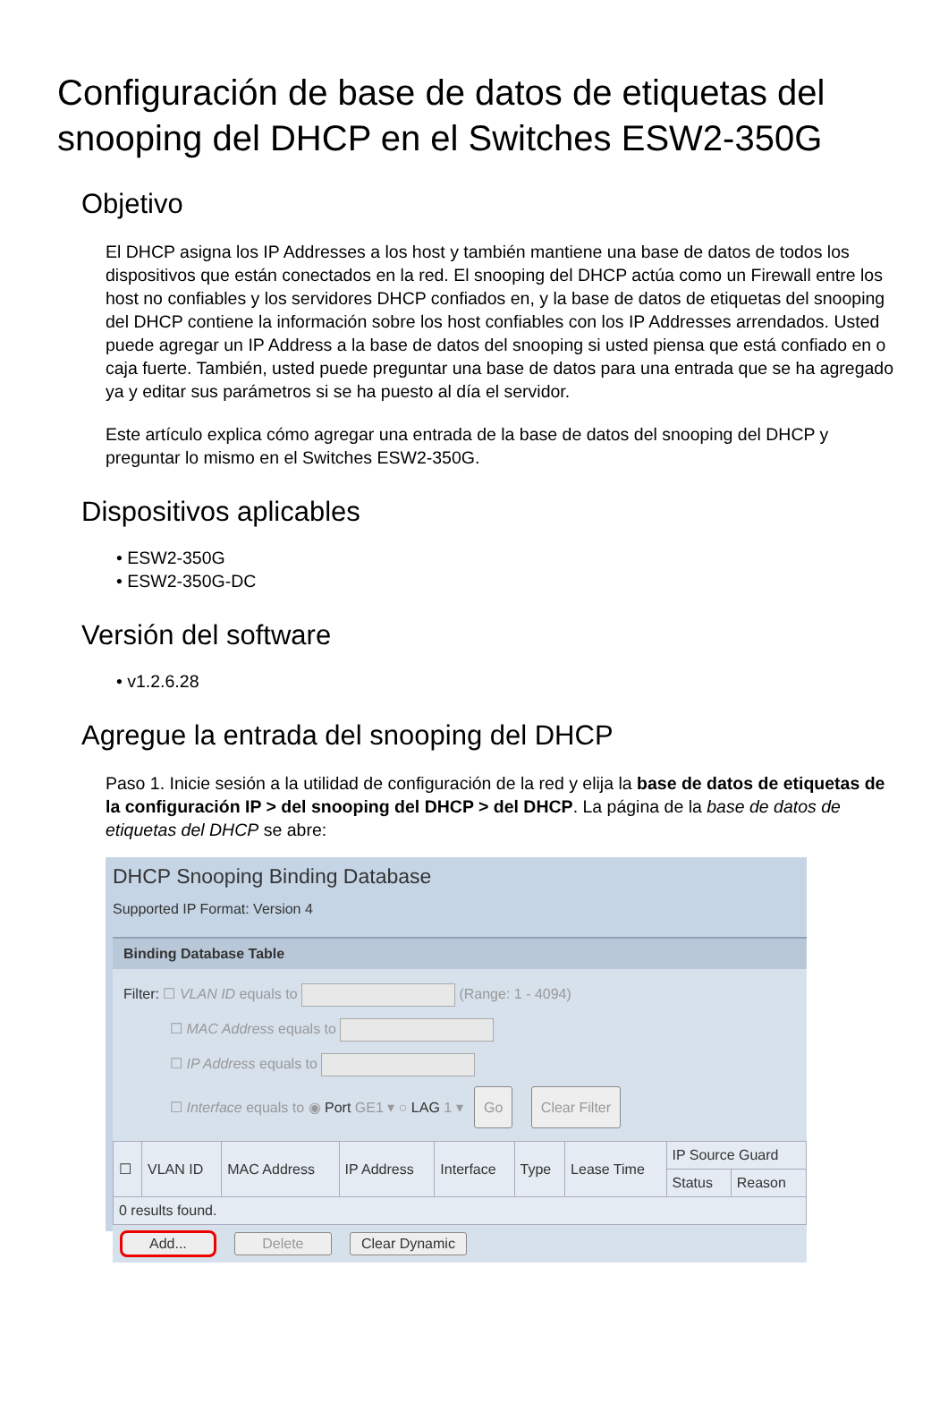Configuración de base de datos de etiquetas del snooping del DHCP en el Switches ESW2-350G
Objetivo
El DHCP asigna los IP Addresses a los host y también mantiene una base de datos de todos los dispositivos que están conectados en la red. El snooping del DHCP actúa como un Firewall entre los host no confiables y los servidores DHCP confiados en, y la base de datos de etiquetas del snooping del DHCP contiene la información sobre los host confiables con los IP Addresses arrendados. Usted puede agregar un IP Address a la base de datos del snooping si usted piensa que está confiado en o caja fuerte. También, usted puede preguntar una base de datos para una entrada que se ha agregado ya y editar sus parámetros si se ha puesto al día el servidor.
Este artículo explica cómo agregar una entrada de la base de datos del snooping del DHCP y preguntar lo mismo en el Switches ESW2-350G.
Dispositivos aplicables
• ESW2-350G
• ESW2-350G-DC
Versión del software
• v1.2.6.28
Agregue la entrada del snooping del DHCP
Paso 1. Inicie sesión a la utilidad de configuración de la red y elija la base de datos de etiquetas de la configuración IP > del snooping del DHCP > del DHCP. La página de la base de datos de etiquetas del DHCP se abre:
DHCP Snooping Binding Database
Supported IP Format: Version 4
Binding Database Table
Filter: ☐ VLAN ID equals to (Range: 1 - 4094)
☐ MAC Address equals to
☐ IP Address equals to
☐ Interface equals to ◉ Port GE1 ▾ ○ LAG 1 ▾ Go Clear Filter
| ☐ | VLAN ID | MAC Address | IP Address | Interface | Type | Lease Time | IP Source Guard | |
| --- | --- | --- | --- | --- | --- | --- | --- | --- |
| | | | | | | | Status | Reason |
| 0 results found. | | | | | | | | |
Add... Delete Clear Dynamic